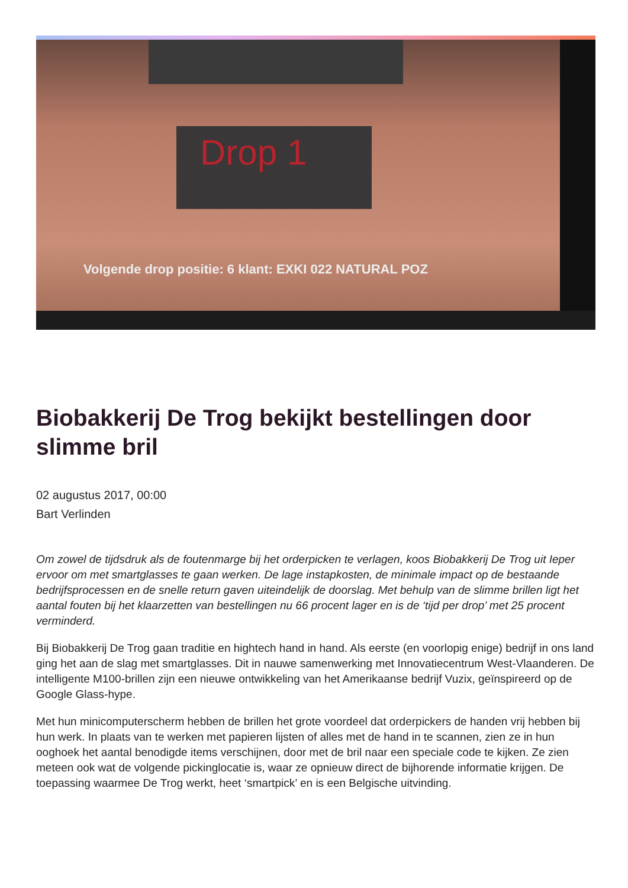Drop 1
Volgende drop positie: 6 klant: EXKI 022 NATURAL POZ
Biobakkerij De Trog bekijkt bestellingen door slimme bril
02 augustus 2017, 00:00
Bart Verlinden
Om zowel de tijdsdruk als de foutenmarge bij het orderpicken te verlagen, koos Biobakkerij De Trog uit Ieper ervoor om met smartglasses te gaan werken. De lage instapkosten, de minimale impact op de bestaande bedrijfsprocessen en de snelle return gaven uiteindelijk de doorslag. Met behulp van de slimme brillen ligt het aantal fouten bij het klaarzetten van bestellingen nu 66 procent lager en is de ‘tijd per drop’ met 25 procent verminderd.
Bij Biobakkerij De Trog gaan traditie en hightech hand in hand. Als eerste (en voorlopig enige) bedrijf in ons land ging het aan de slag met smartglasses. Dit in nauwe samenwerking met Innovatiecentrum West-Vlaanderen. De intelligente M100-brillen zijn een nieuwe ontwikkeling van het Amerikaanse bedrijf Vuzix, geïnspireerd op de Google Glass-hype.
Met hun minicomputerscherm hebben de brillen het grote voordeel dat orderpickers de handen vrij hebben bij hun werk. In plaats van te werken met papieren lijsten of alles met de hand in te scannen, zien ze in hun ooghoek het aantal benodigde items verschijnen, door met de bril naar een speciale code te kijken. Ze zien meteen ook wat de volgende pickinglocatie is, waar ze opnieuw direct de bijhorende informatie krijgen. De toepassing waarmee De Trog werkt, heet ‘smartpick’ en is een Belgische uitvinding.